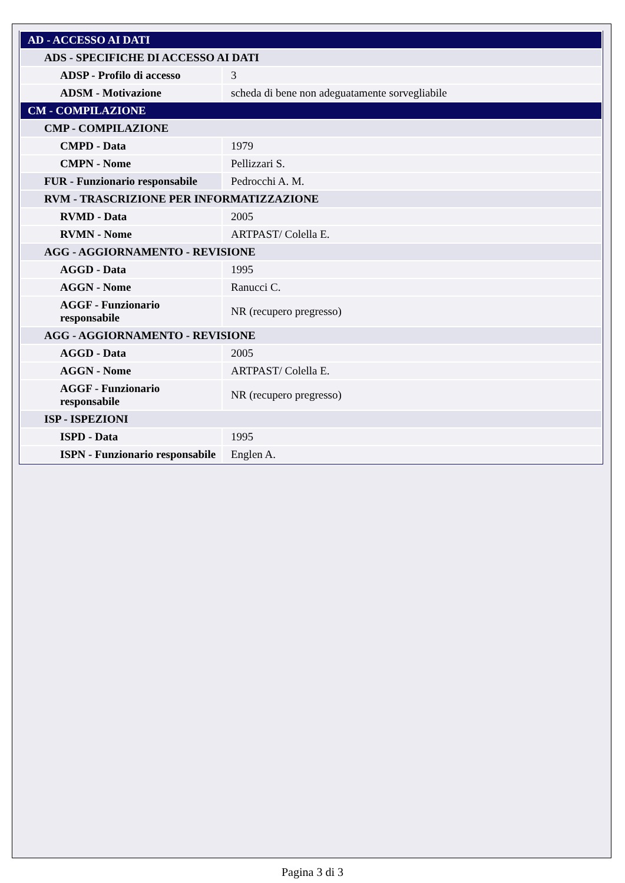| AD - ACCESSO AI DATI | |
| ADS - SPECIFICHE DI ACCESSO AI DATI | |
| ADSP - Profilo di accesso | 3 |
| ADSM - Motivazione | scheda di bene non adeguatamente sorvegliabile |
| CM - COMPILAZIONE | |
| CMP - COMPILAZIONE | |
| CMPD - Data | 1979 |
| CMPN - Nome | Pellizzari S. |
| FUR - Funzionario responsabile | Pedrocchi A. M. |
| RVM - TRASCRIZIONE PER INFORMATIZZAZIONE | |
| RVMD - Data | 2005 |
| RVMN - Nome | ARTPAST/ Colella E. |
| AGG - AGGIORNAMENTO - REVISIONE | |
| AGGD - Data | 1995 |
| AGGN - Nome | Ranucci C. |
| AGGF - Funzionario responsabile | NR (recupero pregresso) |
| AGG - AGGIORNAMENTO - REVISIONE | |
| AGGD - Data | 2005 |
| AGGN - Nome | ARTPAST/ Colella E. |
| AGGF - Funzionario responsabile | NR (recupero pregresso) |
| ISP - ISPEZIONI | |
| ISPD - Data | 1995 |
| ISPN - Funzionario responsabile | Englen A. |
Pagina 3 di 3